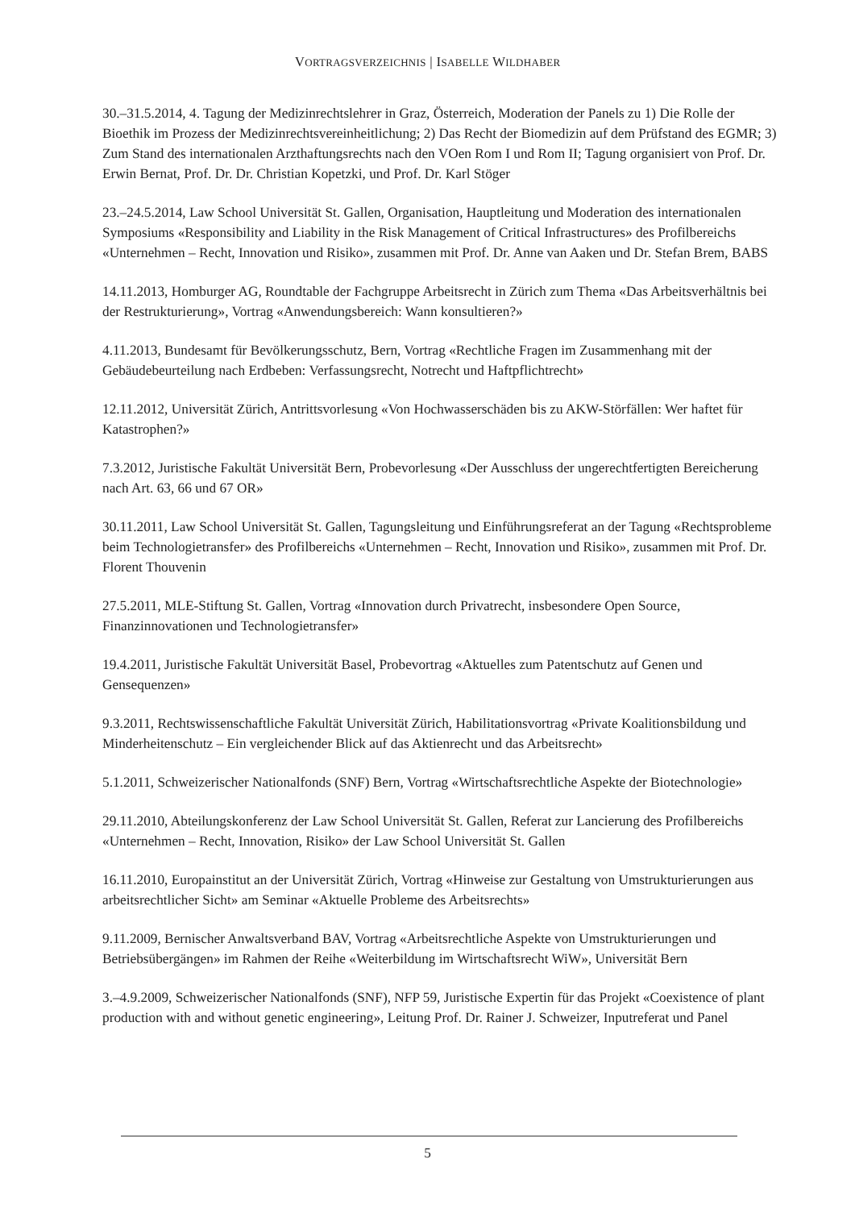VORTRAGSVERZEICHNIS | ISABELLE WILDHABER
30.–31.5.2014, 4. Tagung der Medizinrechtslehrer in Graz, Österreich, Moderation der Panels zu 1) Die Rolle der Bioethik im Prozess der Medizinrechtsvereinheitlichung; 2) Das Recht der Biomedizin auf dem Prüfstand des EGMR; 3) Zum Stand des internationalen Arzthaftungsrechts nach den VOen Rom I und Rom II; Tagung organisiert von Prof. Dr. Erwin Bernat, Prof. Dr. Dr. Christian Kopetzki, und Prof. Dr. Karl Stöger
23.–24.5.2014, Law School Universität St. Gallen, Organisation, Hauptleitung und Moderation des internationalen Symposiums «Responsibility and Liability in the Risk Management of Critical Infrastructures» des Profilbereichs «Unternehmen – Recht, Innovation und Risiko», zusammen mit Prof. Dr. Anne van Aaken und Dr. Stefan Brem, BABS
14.11.2013, Homburger AG, Roundtable der Fachgruppe Arbeitsrecht in Zürich zum Thema «Das Arbeitsverhältnis bei der Restrukturierung», Vortrag «Anwendungsbereich: Wann konsultieren?»
4.11.2013, Bundesamt für Bevölkerungsschutz, Bern, Vortrag «Rechtliche Fragen im Zusammenhang mit der Gebäudebeurteilung nach Erdbeben: Verfassungsrecht, Notrecht und Haftpflichtrecht»
12.11.2012, Universität Zürich, Antrittsvorlesung «Von Hochwasserschäden bis zu AKW-Störfällen: Wer haftet für Katastrophen?»
7.3.2012, Juristische Fakultät Universität Bern, Probevorlesung «Der Ausschluss der ungerechtfertigten Bereicherung nach Art. 63, 66 und 67 OR»
30.11.2011, Law School Universität St. Gallen, Tagungsleitung und Einführungsreferat an der Tagung «Rechtsprobleme beim Technologietransfer» des Profilbereichs «Unternehmen – Recht, Innovation und Risiko», zusammen mit Prof. Dr. Florent Thouvenin
27.5.2011, MLE-Stiftung St. Gallen, Vortrag «Innovation durch Privatrecht, insbesondere Open Source, Finanzinnovationen und Technologietransfer»
19.4.2011, Juristische Fakultät Universität Basel, Probevortrag «Aktuelles zum Patentschutz auf Genen und Gensequenzen»
9.3.2011, Rechtswissenschaftliche Fakultät Universität Zürich, Habilitationsvortrag «Private Koalitionsbildung und Minderheitenschutz – Ein vergleichender Blick auf das Aktienrecht und das Arbeitsrecht»
5.1.2011, Schweizerischer Nationalfonds (SNF) Bern, Vortrag «Wirtschaftsrechtliche Aspekte der Biotechnologie»
29.11.2010, Abteilungskonferenz der Law School Universität St. Gallen, Referat zur Lancierung des Profilbereichs «Unternehmen – Recht, Innovation, Risiko» der Law School Universität St. Gallen
16.11.2010, Europainstitut an der Universität Zürich, Vortrag «Hinweise zur Gestaltung von Umstrukturierungen aus arbeitsrechtlicher Sicht» am Seminar «Aktuelle Probleme des Arbeitsrechts»
9.11.2009, Bernischer Anwaltsverband BAV, Vortrag «Arbeitsrechtliche Aspekte von Umstrukturierungen und Betriebsübergängen» im Rahmen der Reihe «Weiterbildung im Wirtschaftsrecht WiW», Universität Bern
3.–4.9.2009, Schweizerischer Nationalfonds (SNF), NFP 59, Juristische Expertin für das Projekt «Coexistence of plant production with and without genetic engineering», Leitung Prof. Dr. Rainer J. Schweizer, Inputreferat und Panel
5